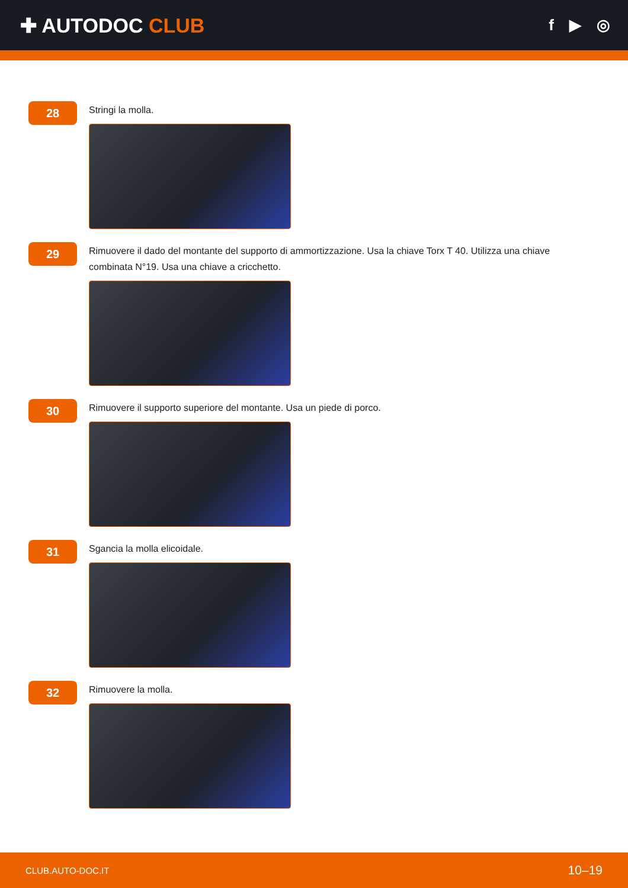✚ AUTODOC CLUB
f ▶ ◎
28
Stringi la molla.
29
Rimuovere il dado del montante del supporto di ammortizzazione. Usa la chiave Torx T 40. Utilizza una chiave combinata N°19. Usa una chiave a cricchetto.
30
Rimuovere il supporto superiore del montante. Usa un piede di porco.
31
Sgancia la molla elicoidale.
32
Rimuovere la molla.
CLUB.AUTO-DOC.IT 10–19